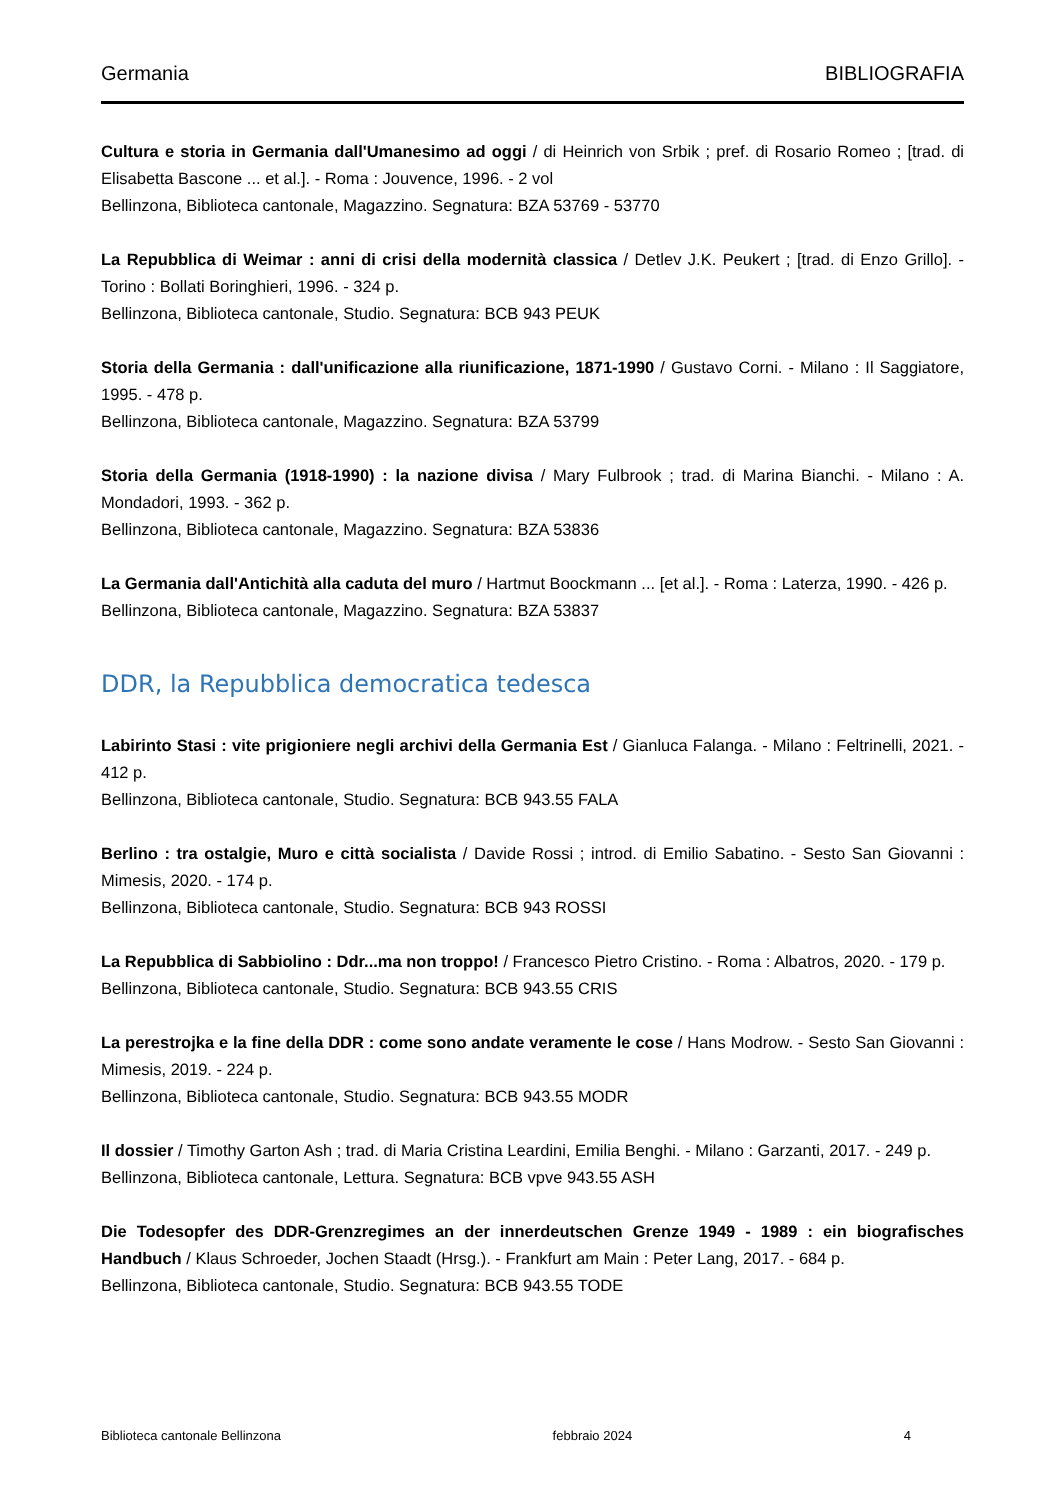Germania BIBLIOGRAFIA
Cultura e storia in Germania dall'Umanesimo ad oggi / di Heinrich von Srbik ; pref. di Rosario Romeo ; [trad. di Elisabetta Bascone ... et al.]. - Roma : Jouvence, 1996. - 2 vol
Bellinzona, Biblioteca cantonale, Magazzino. Segnatura: BZA 53769 - 53770
La Repubblica di Weimar : anni di crisi della modernità classica / Detlev J.K. Peukert ; [trad. di Enzo Grillo]. - Torino : Bollati Boringhieri, 1996. - 324 p.
Bellinzona, Biblioteca cantonale, Studio. Segnatura: BCB 943 PEUK
Storia della Germania : dall'unificazione alla riunificazione, 1871-1990 / Gustavo Corni. - Milano : Il Saggiatore, 1995. - 478 p.
Bellinzona, Biblioteca cantonale, Magazzino. Segnatura: BZA 53799
Storia della Germania (1918-1990) : la nazione divisa / Mary Fulbrook ; trad. di Marina Bianchi. - Milano : A. Mondadori, 1993. - 362 p.
Bellinzona, Biblioteca cantonale, Magazzino. Segnatura: BZA 53836
La Germania dall'Antichità alla caduta del muro / Hartmut Boockmann ... [et al.]. - Roma : Laterza, 1990. - 426 p.
Bellinzona, Biblioteca cantonale, Magazzino. Segnatura: BZA 53837
DDR, la Repubblica democratica tedesca
Labirinto Stasi : vite prigioniere negli archivi della Germania Est / Gianluca Falanga. - Milano : Feltrinelli, 2021. - 412 p.
Bellinzona, Biblioteca cantonale, Studio. Segnatura: BCB 943.55 FALA
Berlino : tra ostalgie, Muro e città socialista / Davide Rossi ; introd. di Emilio Sabatino. - Sesto San Giovanni : Mimesis, 2020. - 174 p.
Bellinzona, Biblioteca cantonale, Studio. Segnatura: BCB 943 ROSSI
La Repubblica di Sabbiolino : Ddr...ma non troppo! / Francesco Pietro Cristino. - Roma : Albatros, 2020. - 179 p.
Bellinzona, Biblioteca cantonale, Studio. Segnatura: BCB 943.55 CRIS
La perestrojka e la fine della DDR : come sono andate veramente le cose / Hans Modrow. - Sesto San Giovanni : Mimesis, 2019. - 224 p.
Bellinzona, Biblioteca cantonale, Studio. Segnatura: BCB 943.55 MODR
Il dossier / Timothy Garton Ash ; trad. di Maria Cristina Leardini, Emilia Benghi. - Milano : Garzanti, 2017. - 249 p.
Bellinzona, Biblioteca cantonale, Lettura. Segnatura: BCB vpve 943.55 ASH
Die Todesopfer des DDR-Grenzregimes an der innerdeutschen Grenze 1949 - 1989 : ein biografisches Handbuch / Klaus Schroeder, Jochen Staadt (Hrsg.). - Frankfurt am Main : Peter Lang, 2017. - 684 p.
Bellinzona, Biblioteca cantonale, Studio. Segnatura: BCB 943.55 TODE
Biblioteca cantonale Bellinzona febbraio 2024 4